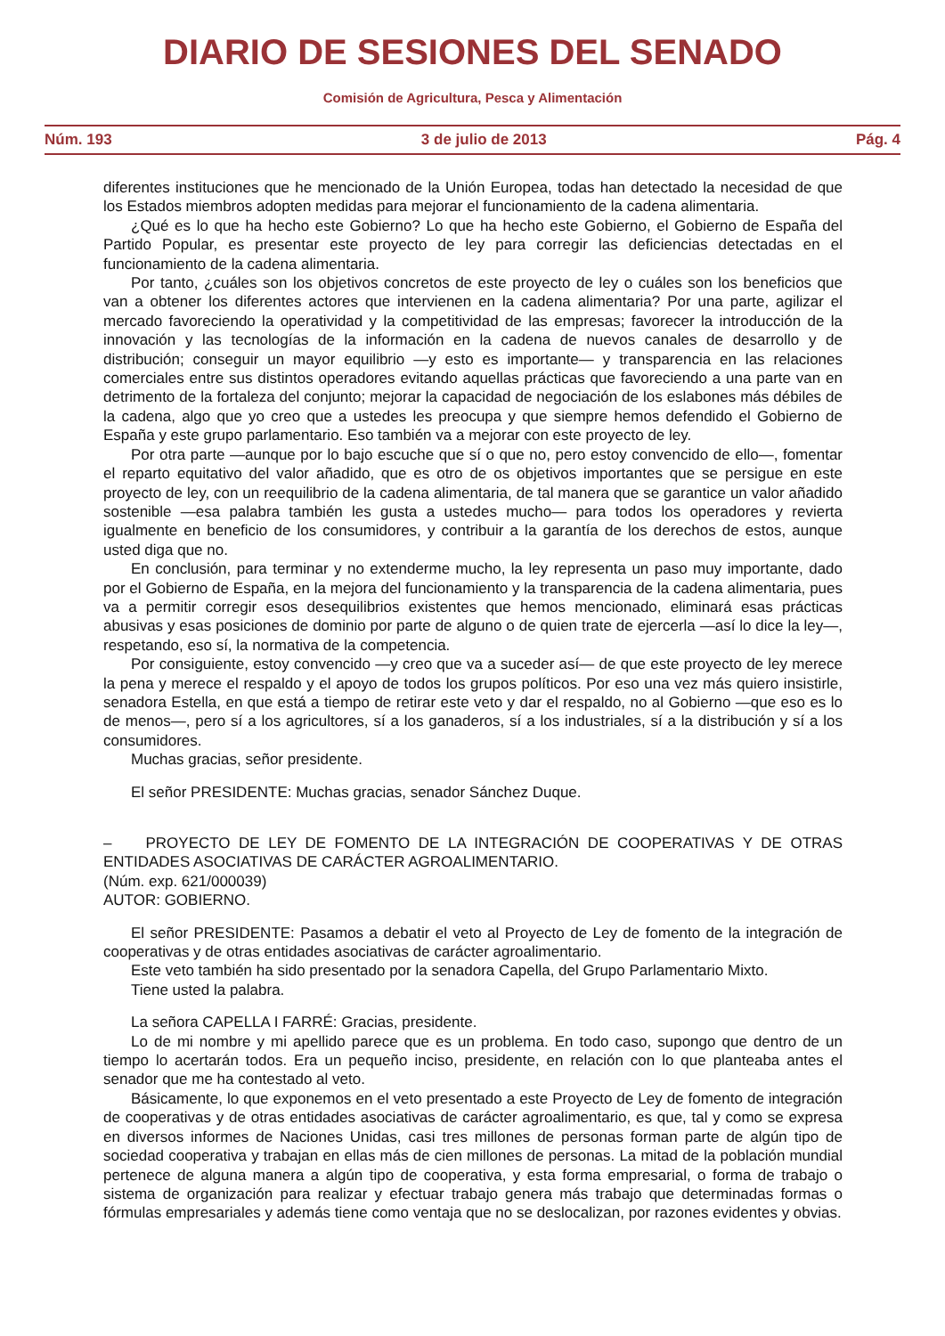DIARIO DE SESIONES DEL SENADO
Comisión de Agricultura, Pesca y Alimentación
Núm. 193 3 de julio de 2013 Pág. 4
diferentes instituciones que he mencionado de la Unión Europea, todas han detectado la necesidad de que los Estados miembros adopten medidas para mejorar el funcionamiento de la cadena alimentaria.
¿Qué es lo que ha hecho este Gobierno? Lo que ha hecho este Gobierno, el Gobierno de España del Partido Popular, es presentar este proyecto de ley para corregir las deficiencias detectadas en el funcionamiento de la cadena alimentaria.
Por tanto, ¿cuáles son los objetivos concretos de este proyecto de ley o cuáles son los beneficios que van a obtener los diferentes actores que intervienen en la cadena alimentaria? Por una parte, agilizar el mercado favoreciendo la operatividad y la competitividad de las empresas; favorecer la introducción de la innovación y las tecnologías de la información en la cadena de nuevos canales de desarrollo y de distribución; conseguir un mayor equilibrio —y esto es importante— y transparencia en las relaciones comerciales entre sus distintos operadores evitando aquellas prácticas que favoreciendo a una parte van en detrimento de la fortaleza del conjunto; mejorar la capacidad de negociación de los eslabones más débiles de la cadena, algo que yo creo que a ustedes les preocupa y que siempre hemos defendido el Gobierno de España y este grupo parlamentario. Eso también va a mejorar con este proyecto de ley.
Por otra parte —aunque por lo bajo escuche que sí o que no, pero estoy convencido de ello—, fomentar el reparto equitativo del valor añadido, que es otro de os objetivos importantes que se persigue en este proyecto de ley, con un reequilibrio de la cadena alimentaria, de tal manera que se garantice un valor añadido sostenible —esa palabra también les gusta a ustedes mucho— para todos los operadores y revierta igualmente en beneficio de los consumidores, y contribuir a la garantía de los derechos de estos, aunque usted diga que no.
En conclusión, para terminar y no extenderme mucho, la ley representa un paso muy importante, dado por el Gobierno de España, en la mejora del funcionamiento y la transparencia de la cadena alimentaria, pues va a permitir corregir esos desequilibrios existentes que hemos mencionado, eliminará esas prácticas abusivas y esas posiciones de dominio por parte de alguno o de quien trate de ejercerla —así lo dice la ley—, respetando, eso sí, la normativa de la competencia.
Por consiguiente, estoy convencido —y creo que va a suceder así— de que este proyecto de ley merece la pena y merece el respaldo y el apoyo de todos los grupos políticos. Por eso una vez más quiero insistirle, senadora Estella, en que está a tiempo de retirar este veto y dar el respaldo, no al Gobierno —que eso es lo de menos—, pero sí a los agricultores, sí a los ganaderos, sí a los industriales, sí a la distribución y sí a los consumidores.
Muchas gracias, señor presidente.
El señor PRESIDENTE: Muchas gracias, senador Sánchez Duque.
– PROYECTO DE LEY DE FOMENTO DE LA INTEGRACIÓN DE COOPERATIVAS Y DE OTRAS ENTIDADES ASOCIATIVAS DE CARÁCTER AGROALIMENTARIO.
(Núm. exp. 621/000039)
AUTOR: GOBIERNO.
El señor PRESIDENTE: Pasamos a debatir el veto al Proyecto de Ley de fomento de la integración de cooperativas y de otras entidades asociativas de carácter agroalimentario.
Este veto también ha sido presentado por la senadora Capella, del Grupo Parlamentario Mixto.
Tiene usted la palabra.
La señora CAPELLA I FARRÉ: Gracias, presidente.
Lo de mi nombre y mi apellido parece que es un problema. En todo caso, supongo que dentro de un tiempo lo acertarán todos. Era un pequeño inciso, presidente, en relación con lo que planteaba antes el senador que me ha contestado al veto.
Básicamente, lo que exponemos en el veto presentado a este Proyecto de Ley de fomento de integración de cooperativas y de otras entidades asociativas de carácter agroalimentario, es que, tal y como se expresa en diversos informes de Naciones Unidas, casi tres millones de personas forman parte de algún tipo de sociedad cooperativa y trabajan en ellas más de cien millones de personas. La mitad de la población mundial pertenece de alguna manera a algún tipo de cooperativa, y esta forma empresarial, o forma de trabajo o sistema de organización para realizar y efectuar trabajo genera más trabajo que determinadas formas o fórmulas empresariales y además tiene como ventaja que no se deslocalizan, por razones evidentes y obvias.